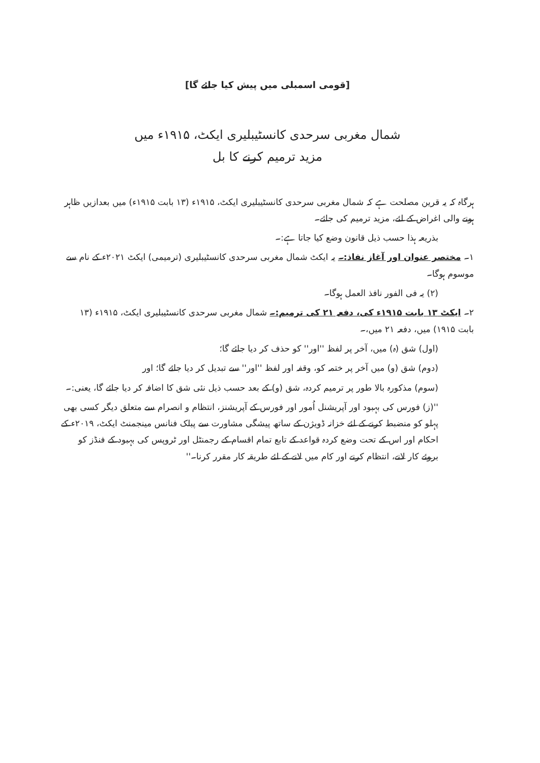[قومی اسمبلی میں پیش کیا جائے گا]
شمال مغربی سرحدی کانسٹیبلیری ایکٹ، ۱۹۱۵ء میں
مزید ترمیم کرنے کا بل
ہرگاہ کہ یہ قرین مصلحت ہے کہ شمال مغربی سرحدی کانسٹیبلیری ایکٹ، ۱۹۱۵ء (۱۳ بابت ۱۹۱۵ء) میں بعدازیں ظاہر ہونے والی اغراض کے لئے، مزید ترمیم کی جائے۔
بذریعہ ہذا حسب ذیل قانون وضع کیا جاتا ہے:۔
۱۔ مختصر عنوان اور آغاز نفاذ:۔ یہ ایکٹ شمال مغربی سرحدی کانسٹیبلیری (ترمیمی) ایکٹ ۲۰۲۱ء کے نام سے موسوم ہوگا۔
(۲) یہ فی الفور نافذ العمل ہوگا۔
۲۔ ایکٹ ۱۳ بابت ۱۹۱۵ء کی، دفعہ ۲۱ کی ترمیم:۔ شمال مغربی سرحدی کانسٹیبلیری ایکٹ، ۱۹۱۵ء (۱۳ بابت ۱۹۱۵) میں، دفعہ ۲۱ میں،۔
(اول) شق (ہ) میں، آخر پر لفظ ''اور'' کو حذف کر دیا جائے گا؛
(دوم) شق (و) میں آخر پر ختمہ کو، وقفہ اور لفظ ''اور'' سے تبدیل کر دیا جائے گا؛ اور
(سوم) مذکورہ بالا طور پر ترمیم کردہ، شق (و) کے بعد حسب ذیل نئی شق کا اضافہ کر دیا جائے گا، یعنی:۔
''(ز) فورس کی بہبود اور آپریشنل اُمور اور فورس کے آپریشنز، انتظام و انصرام سے متعلق دیگر کسی بھی پہلو کو منضبط کرنے کے لئے خزانہ ڈویژن کے ساتھ پیشگی مشاورت سے پبلک فنانس مینجمنٹ ایکٹ، ۲۰۱۹ء کے احکام اور اس کے تحت وضع کردہ قواعد کے تابع تمام اقسام کے رجمنٹل اور ٹروپس کی بہبود کے فنڈز کو بروئے کار لانے، انتظام کرنے اور کام میں لانے کے لئے طریقہ کار مقرر کرنا۔''